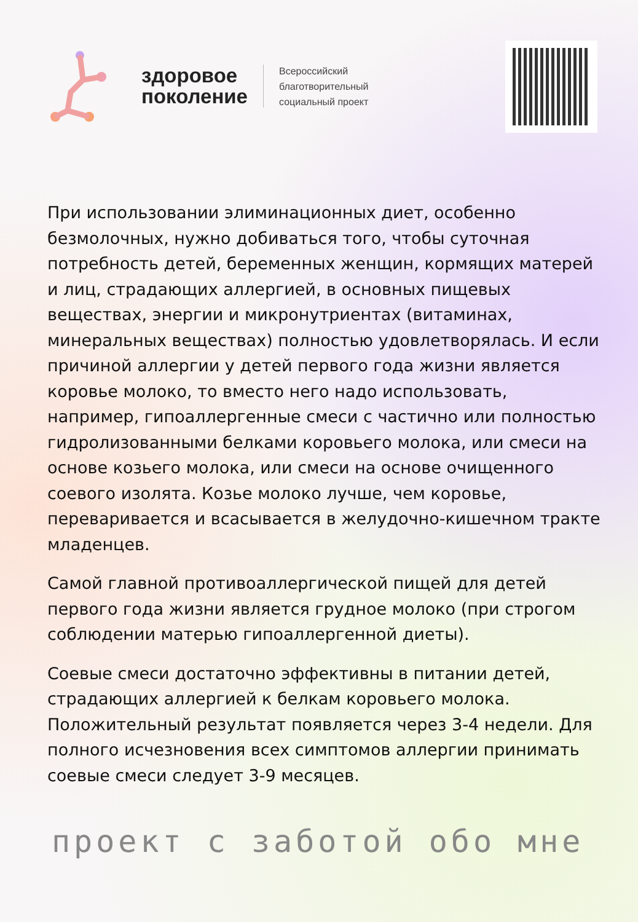здоровое
поколение
Всероссийский
благотворительный
социальный проект
При использовании элиминационных диет, особенно безмолочных, нужно добиваться того, чтобы суточная потребность детей, беременных женщин, кормящих матерей и лиц, страдающих аллергией, в основных пищевых веществах, энергии и микронутриентах (витаминах, минеральных веществах) полностью удовлетворялась. И если причиной аллергии у детей первого года жизни является коровье молоко, то вместо него надо использовать, например, гипоаллергенные смеси с частично или полностью гидролизованными белками коровьего молока, или смеси на основе козьего молока, или смеси на основе очищенного соевого изолята. Козье молоко лучше, чем коровье, переваривается и всасывается в желудочно-кишечном тракте младенцев.
Самой главной противоаллергической пищей для детей первого года жизни является грудное молоко (при строгом соблюдении матерью гипоаллергенной диеты).
Соевые смеси достаточно эффективны в питании детей, страдающих аллергией к белкам коровьего молока. Положительный результат появляется через 3-4 недели. Для полного исчезновения всех симптомов аллергии принимать соевые смеси следует 3-9 месяцев.
проект с заботой обо мне